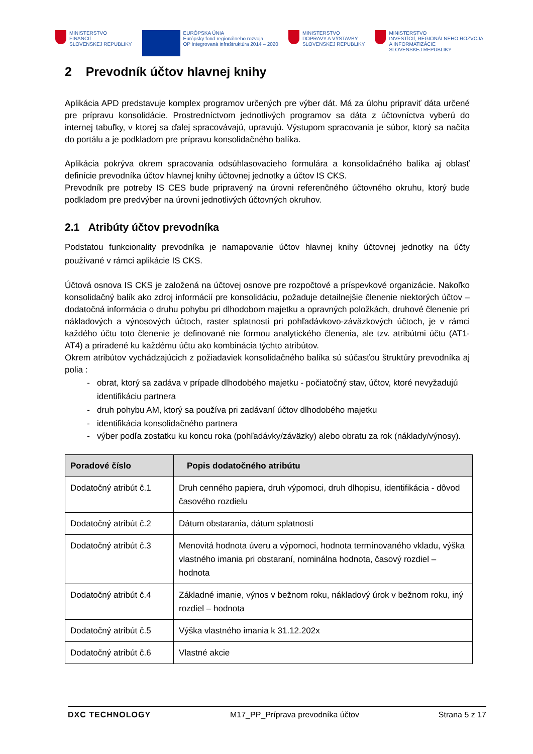MINISTERSTVO
FINANCIÍ
SLOVENSKEJ REPUBLIKY
EURÓPSKA ÚNIA
Európsky fond regionálneho rozvoja
OP Integrovaná infraštruktúra 2014 – 2020
MINISTERSTVO
DOPRAVY A VÝSTAVBY
SLOVENSKEJ REPUBLIKY
MINISTERSTVO
INVESTÍCIÍ, REGIONÁLNEHO ROZVOJA
A INFORMATIZÁCIE
SLOVENSKEJ REPUBLIKY
2 Prevodník účtov hlavnej knihy
Aplikácia APD predstavuje komplex programov určených pre výber dát. Má za úlohu pripraviť dáta určené pre prípravu konsolidácie. Prostredníctvom jednotlivých programov sa dáta z účtovníctva vyberú do internej tabuľky, v ktorej sa ďalej spracovávajú, upravujú. Výstupom spracovania je súbor, ktorý sa načíta do portálu a je podkladom pre prípravu konsolidačného balíka.
Aplikácia pokrýva okrem spracovania odsúhlasovacieho formulára a konsolidačného balíka aj oblasť definície prevodníka účtov hlavnej knihy účtovnej jednotky a účtov IS CKS.
Prevodník pre potreby IS CES bude pripravený na úrovni referenčného účtovného okruhu, ktorý bude podkladom pre predvýber na úrovni jednotlivých účtovných okruhov.
2.1 Atribúty účtov prevodníka
Podstatou funkcionality prevodníka je namapovanie účtov hlavnej knihy účtovnej jednotky na účty používané v rámci aplikácie IS CKS.
Účtová osnova IS CKS je založená na účtovej osnove pre rozpočtové a príspevkové organizácie. Nakoľko konsolidačný balík ako zdroj informácií pre konsolidáciu, požaduje detailnejšie členenie niektorých účtov – dodatočná informácia o druhu pohybu pri dlhodobom majetku a opravných položkách, druhové členenie pri nákladových a výnosových účtoch, raster splatnosti pri pohľadávkovo-záväzkových účtoch, je v rámci každého účtu toto členenie je definované nie formou analytického členenia, ale tzv. atribútmi účtu (AT1-AT4) a priradené ku každému účtu ako kombinácia týchto atribútov.
Okrem atribútov vychádzajúcich z požiadaviek konsolidačného balíka sú súčasťou štruktúry prevodníka aj polia :
obrat, ktorý sa zadáva v prípade dlhodobého majetku - počiatočný stav, účtov, ktoré nevyžadujú identifikáciu partnera
druh pohybu AM, ktorý sa používa pri zadávaní účtov dlhodobého majetku
identifikácia konsolidačného partnera
výber podľa zostatku ku koncu roka (pohľadávky/záväzky) alebo obratu za rok (náklady/výnosy).
| Poradové číslo | Popis dodatočného atribútu |
| --- | --- |
| Dodatočný atribút č.1 | Druh cenného papiera, druh výpomoci, druh dlhopisu, identifikácia - dôvod časového rozdielu |
| Dodatočný atribút č.2 | Dátum obstarania, dátum splatnosti |
| Dodatočný atribút č.3 | Menovitá hodnota úveru a výpomoci, hodnota termínovaného vkladu, výška vlastného imania pri obstaraní, nominálna hodnota, časový rozdiel – hodnota |
| Dodatočný atribút č.4 | Základné imanie, výnos v bežnom roku, nákladový úrok v bežnom roku, iný rozdiel – hodnota |
| Dodatočný atribút č.5 | Výška vlastného imania k 31.12.202x |
| Dodatočný atribút č.6 | Vlastné akcie |
DXC TECHNOLOGY M17_PP_Príprava prevodníka účtov Strana 5 z 17